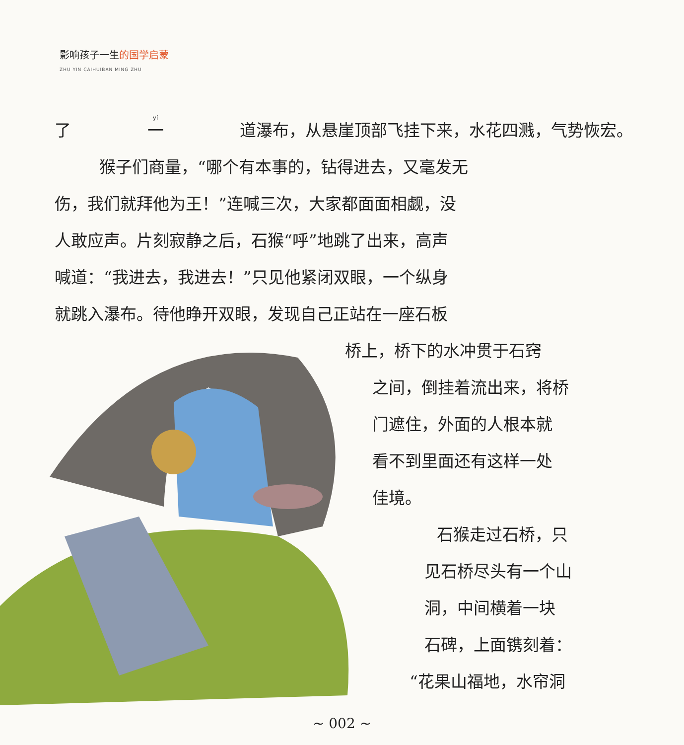影响孩子一生的国学启蒙
ZHU YIN CAIHUIBAN MING ZHU
了 一 道瀑布，从悬崖顶部飞挂下来，水花四溅，气势恢宏。
猴子们商量，“哪个有本事的，钻得进去，又毫发无
伤，我们就拜他为王！”连喊三次，大家都面面相觑，没
人敢应声。片刻寂静之后，石猴“呼”地跳了出来，高声
喊道：“我进去，我进去！”只见他紧闭双眼，一个纵身
就跳入瀑布。待他睁开双眼，发现自己正站在一座石板
桥上，桥下的水冲贯于石窍
之间，倒挂着流出来，将桥
门遮住，外面的人根本就
看不到里面还有这样一处
佳境。
石猴走过石桥，只
见石桥尽头有一个山
洞，中间横着一块
石碑，上面镌刻着：
“花果山福地，水帘洞
~ 002 ~